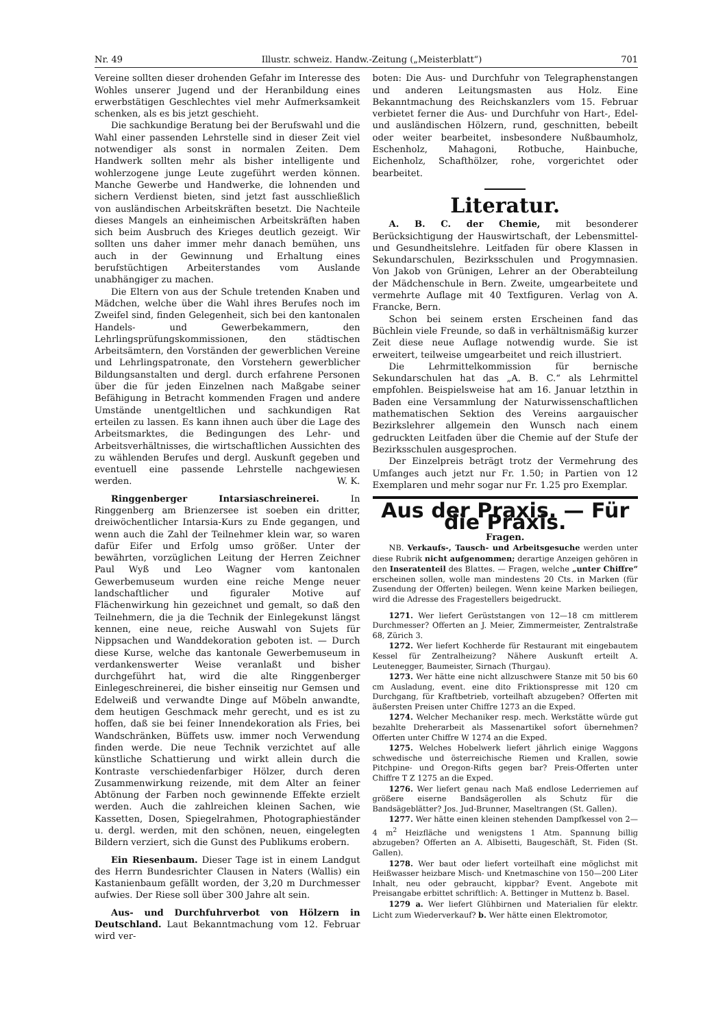Nr. 49 Illustr. schweiz. Handw.-Zeitung („Meisterblatt“) 701
Vereine sollten dieser drohenden Gefahr im Interesse des Wohles unserer Jugend und der Heranbildung eines erwerbstätigen Geschlechtes viel mehr Aufmerksamkeit schenken, als es bis jetzt geschieht.
Die sachkundige Beratung bei der Berufswahl und die Wahl einer passenden Lehrstelle sind in dieser Zeit viel notwendiger als sonst in normalen Zeiten. Dem Handwerk sollten mehr als bisher intelligente und wohlerzogene junge Leute zugeführt werden können. Manche Gewerbe und Handwerke, die lohnenden und sichern Verdienst bieten, sind jetzt fast ausschließlich von ausländischen Arbeitskräften besetzt. Die Nachteile dieses Mangels an einheimischen Arbeitskräften haben sich beim Ausbruch des Krieges deutlich gezeigt. Wir sollten uns daher immer mehr danach bemühen, uns auch in der Gewinnung und Erhaltung eines berufstüchtigen Arbeiterstandes vom Auslande unabhängiger zu machen.
Die Eltern von aus der Schule tretenden Knaben und Mädchen, welche über die Wahl ihres Berufes noch im Zweifel sind, finden Gelegenheit, sich bei den kantonalen Handels- und Gewerbekammern, den Lehrlingsprüfungskommissionen, den städtischen Arbeitsämtern, den Vorständen der gewerblichen Vereine und Lehrlingspatronate, den Vorstehern gewerblicher Bildungsanstalten und dergl. durch erfahrene Personen über die für jeden Einzelnen nach Maßgabe seiner Befähigung in Betracht kommenden Fragen und andere Umstände unentgeltlichen und sachkundigen Rat erteilen zu lassen. Es kann ihnen auch über die Lage des Arbeitsmarktes, die Bedingungen des Lehr- und Arbeitsverhältnisses, die wirtschaftlichen Aussichten des zu wählenden Berufes und dergl. Auskunft gegeben und eventuell eine passende Lehrstelle nachgewiesen werden. W. K.
Ringgenberger Intarsiaschreinerei. In Ringgenberg am Brienzersee ist soeben ein dritter, dreiwöchentlicher Intarsia-Kurs zu Ende gegangen, und wenn auch die Zahl der Teilnehmer klein war, so waren dafür Eifer und Erfolg umso größer. Unter der bewährten, vorzüglichen Leitung der Herren Zeichner Paul Wyß und Leo Wagner vom kantonalen Gewerbemuseum wurden eine reiche Menge neuer landschaftlicher und figuraler Motive auf Flächenwirkung hin gezeichnet und gemalt, so daß den Teilnehmern, die ja die Technik der Einlegekunst längst kennen, eine neue, reiche Auswahl von Sujets für Nippsachen und Wanddekoration geboten ist. — Durch diese Kurse, welche das kantonale Gewerbemuseum in verdankenswerter Weise veranlaßt und bisher durchgeführt hat, wird die alte Ringgenberger Einlegeschreinerei, die bisher einseitig nur Gemsen und Edelweiß und verwandte Dinge auf Möbeln anwandte, dem heutigen Geschmack mehr gerecht, und es ist zu hoffen, daß sie bei feiner Innendekoration als Fries, bei Wandschränken, Büffets usw. immer noch Verwendung finden werde. Die neue Technik verzichtet auf alle künstliche Schattierung und wirkt allein durch die Kontraste verschiedenfarbiger Hölzer, durch deren Zusammenwirkung reizende, mit dem Alter an feiner Abtönung der Farben noch gewinnende Effekte erzielt werden. Auch die zahlreichen kleinen Sachen, wie Kassetten, Dosen, Spiegelrahmen, Photographieständer u. dergl. werden, mit den schönen, neuen, eingelegten Bildern verziert, sich die Gunst des Publikums erobern.
Ein Riesenbaum. Dieser Tage ist in einem Landgut des Herrn Bundesrichter Clausen in Naters (Wallis) ein Kastanienbaum gefällt worden, der 3,20 m Durchmesser aufwies. Der Riese soll über 300 Jahre alt sein.
Aus- und Durchfuhrverbot von Hölzern in Deutschland. Laut Bekanntmachung vom 12. Februar wird ver-
boten: Die Aus- und Durchfuhr von Telegraphenstangen und anderen Leitungsmasten aus Holz. Eine Bekanntmachung des Reichskanzlers vom 15. Februar verbietet ferner die Aus- und Durchfuhr von Hart-, Edel- und ausländischen Hölzern, rund, geschnitten, bebeilt oder weiter bearbeitet, insbesondere Nußbaumholz, Eschenholz, Mahagoni, Rotbuche, Hainbuche, Eichenholz, Schafthölzer, rohe, vorgerichtet oder bearbeitet.
Literatur.
A. B. C. der Chemie, mit besonderer Berücksichtigung der Hauswirtschaft, der Lebensmittel- und Gesundheitslehre. Leitfaden für obere Klassen in Sekundarschulen, Bezirksschulen und Progymnasien. Von Jakob von Grünigen, Lehrer an der Oberabteilung der Mädchenschule in Bern. Zweite, umgearbeitete und vermehrte Auflage mit 40 Textfiguren. Verlag von A. Francke, Bern.
Schon bei seinem ersten Erscheinen fand das Büchlein viele Freunde, so daß in verhältnismäßig kurzer Zeit diese neue Auflage notwendig wurde. Sie ist erweitert, teilweise umgearbeitet und reich illustriert.
Die Lehrmittelkommission für bernische Sekundarschulen hat das „A. B. C.“ als Lehrmittel empfohlen. Beispielsweise hat am 16. Januar letzthin in Baden eine Versammlung der Naturwissenschaftlichen mathematischen Sektion des Vereins aargauischer Bezirkslehrer allgemein den Wunsch nach einem gedruckten Leitfaden über die Chemie auf der Stufe der Bezirksschulen ausgesprochen.
Der Einzelpreis beträgt trotz der Vermehrung des Umfanges auch jetzt nur Fr. 1.50; in Partien von 12 Exemplaren und mehr sogar nur Fr. 1.25 pro Exemplar.
Aus der Praxis. — Für die Praxis.
Fragen.
NB. Verkaufs-, Tausch- und Arbeitsgesuche werden unter diese Rubrik nicht aufgenommen; derartige Anzeigen gehören in den Inseratenteil des Blattes. — Fragen, welche „unter Chiffre“ erscheinen sollen, wolle man mindestens 20 Cts. in Marken (für Zusendung der Offerten) beilegen. Wenn keine Marken beiliegen, wird die Adresse des Fragestellers beigedruckt.
1271. Wer liefert Gerüststangen von 12—18 cm mittlerem Durchmesser? Offerten an J. Meier, Zimmermeister, Zentralstraße 68, Zürich 3.
1272. Wer liefert Kochherde für Restaurant mit eingebautem Kessel für Zentralheizung? Nähere Auskunft erteilt A. Leutenegger, Baumeister, Sirnach (Thurgau).
1273. Wer hätte eine nicht allzuschwere Stanze mit 50 bis 60 cm Ausladung, event. eine dito Friktionspresse mit 120 cm Durchgang, für Kraftbetrieb, vorteilhaft abzugeben? Offerten mit äußersten Preisen unter Chiffre 1273 an die Exped.
1274. Welcher Mechaniker resp. mech. Werkstätte würde gut bezahlte Dreherarbeit als Massenartikel sofort übernehmen? Offerten unter Chiffre W 1274 an die Exped.
1275. Welches Hobelwerk liefert jährlich einige Waggons schwedische und österreichische Riemen und Krallen, sowie Pitchpine- und Oregon-Rifts gegen bar? Preis-Offerten unter Chiffre T Z 1275 an die Exped.
1276. Wer liefert genau nach Maß endlose Lederriemen auf größere eiserne Bandsägerollen als Schutz für die Bandsägeblätter? Jos. Jud-Brunner, Maseltrangen (St. Gallen).
1277. Wer hätte einen kleinen stehenden Dampfkessel von 2—4 m<sup>2</sup> Heizfläche und wenigstens 1 Atm. Spannung billig abzugeben? Offerten an A. Albisetti, Baugeschäft, St. Fiden (St. Gallen).
1278. Wer baut oder liefert vorteilhaft eine möglichst mit Heißwasser heizbare Misch- und Knetmaschine von 150—200 Liter Inhalt, neu oder gebraucht, kippbar? Event. Angebote mit Preisangabe erbittet schriftlich: A. Bettinger in Muttenz b. Basel.
1279 a. Wer liefert Glühbirnen und Materialien für elektr. Licht zum Wiederverkauf? b. Wer hätte einen Elektromotor,